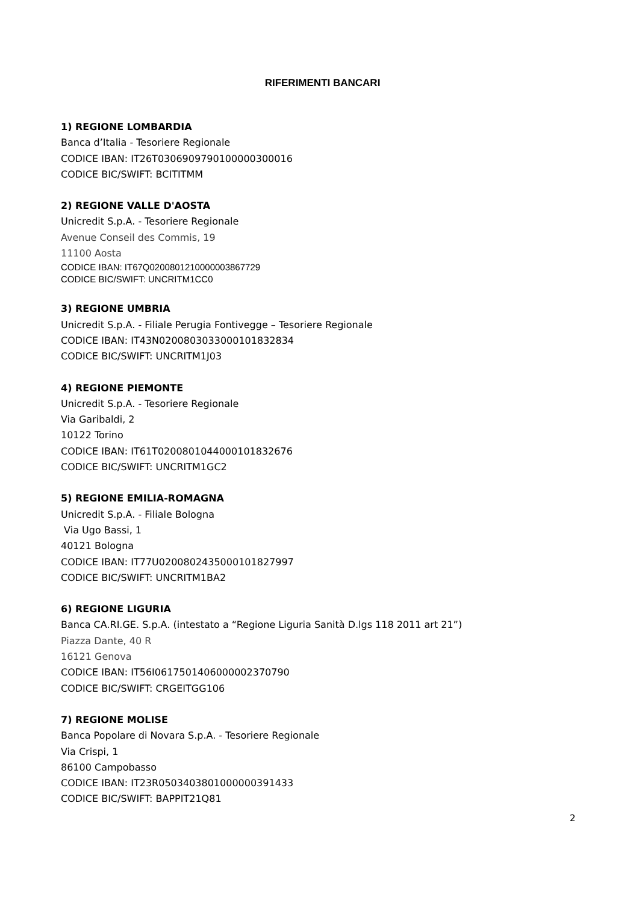RIFERIMENTI BANCARI
1) REGIONE LOMBARDIA
Banca d’Italia - Tesoriere Regionale
CODICE IBAN: IT26T0306909790100000300016
CODICE BIC/SWIFT: BCITITMM
2) REGIONE VALLE D'AOSTA
Unicredit S.p.A. - Tesoriere Regionale
Avenue Conseil des Commis, 19
11100 Aosta
CODICE IBAN: IT67Q0200801210000003867729
CODICE BIC/SWIFT: UNCRITM1CC0
3) REGIONE UMBRIA
Unicredit S.p.A. - Filiale Perugia Fontivegge – Tesoriere Regionale
CODICE IBAN: IT43N0200803033000101832834
CODICE BIC/SWIFT: UNCRITM1J03
4) REGIONE PIEMONTE
Unicredit S.p.A. - Tesoriere Regionale
Via Garibaldi, 2
10122 Torino
CODICE IBAN: IT61T0200801044000101832676
CODICE BIC/SWIFT: UNCRITM1GC2
5) REGIONE EMILIA-ROMAGNA
Unicredit S.p.A. - Filiale Bologna
Via Ugo Bassi, 1
40121 Bologna
CODICE IBAN: IT77U0200802435000101827997
CODICE BIC/SWIFT: UNCRITM1BA2
6) REGIONE LIGURIA
Banca CA.RI.GE. S.p.A. (intestato a “Regione Liguria Sanità D.lgs 118 2011 art 21”)
Piazza Dante, 40 R
16121 Genova
CODICE IBAN: IT56I0617501406000002370790
CODICE BIC/SWIFT: CRGEITGG106
7) REGIONE MOLISE
Banca Popolare di Novara S.p.A. - Tesoriere Regionale
Via Crispi, 1
86100 Campobasso
CODICE IBAN: IT23R0503403801000000391433
CODICE BIC/SWIFT: BAPPIT21Q81
2